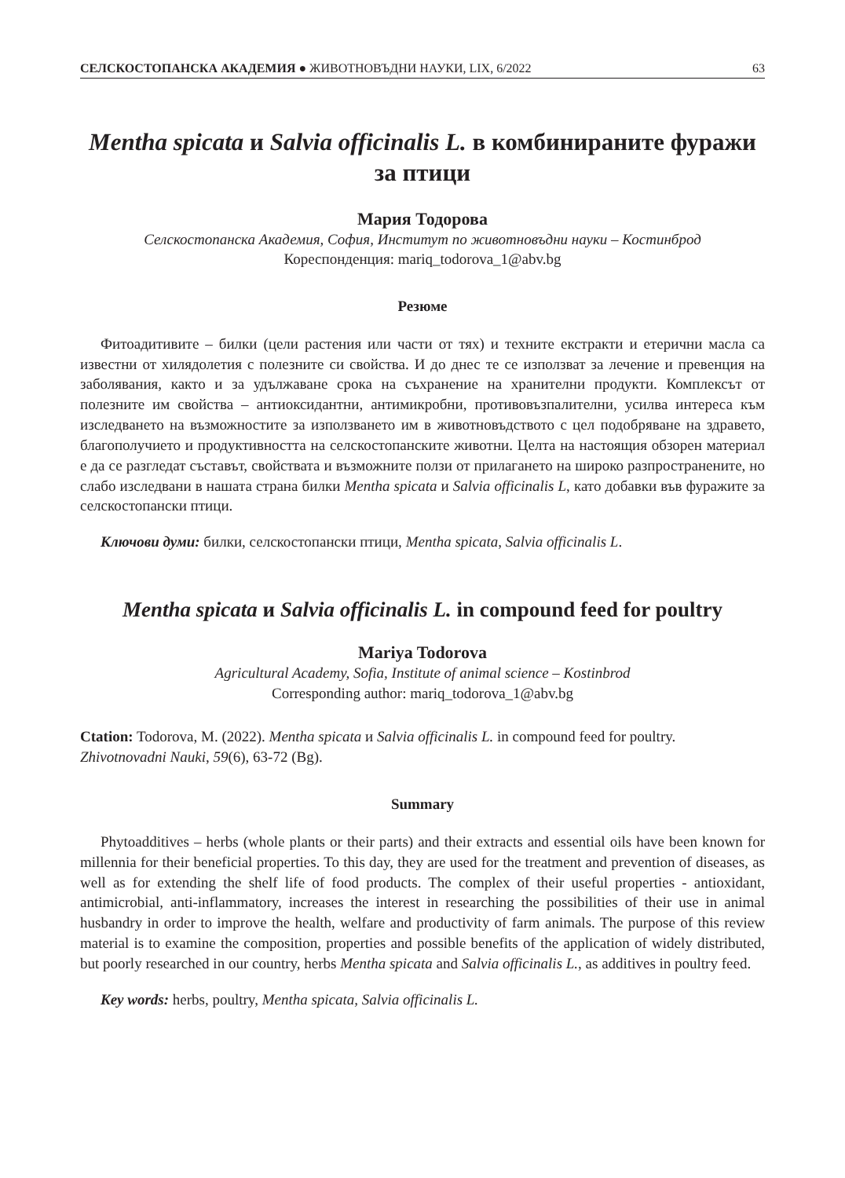СЕЛСКОСТОПАНСКА АКАДЕМИЯ ● ЖИВОТНОВЪДНИ НАУКИ, LIX, 6/2022 63
Mentha spicata и Salvia officinalis L. в комбинираните фуражи за птици
Мария Тодорова
Селскостопанска Академия, София, Институт по животновъдни науки – Костинброд
Кореспонденция: mariq_todorova_1@abv.bg
Резюме
Фитоадитивите – билки (цели растения или части от тях) и техните екстракти и етерични масла са известни от хилядолетия с полезните си свойства. И до днес те се използват за лечение и превенция на заболявания, както и за удължаване срока на съхранение на хранителни продукти. Комплексът от полезните им свойства – антиоксидантни, антимикробни, противовъзпалителни, усилва интереса към изследването на възможностите за използването им в животновъдството с цел подобряване на здравето, благополучието и продуктивността на селскостопанските животни. Целта на настоящия обзорен материал е да се разгледат съставът, свойствата и възможните ползи от прилагането на широко разпространените, но слабо изследвани в нашата страна билки Mentha spicata и Salvia officinalis L, като добавки във фуражите за селскостопански птици.
Ключови думи: билки, селскостопански птици, Mentha spicata, Salvia officinalis L.
Mentha spicata и Salvia officinalis L. in compound feed for poultry
Mariya Todorova
Agricultural Academy, Sofia, Institute of animal science – Kostinbrod
Corresponding author: mariq_todorova_1@abv.bg
Ctation: Todorova, M. (2022). Mentha spicata и Salvia officinalis L. in compound feed for poultry. Zhivotnovadni Nauki, 59(6), 63-72 (Bg).
Summary
Phytoadditives – herbs (whole plants or their parts) and their extracts and essential oils have been known for millennia for their beneficial properties. To this day, they are used for the treatment and prevention of diseases, as well as for extending the shelf life of food products. The complex of their useful properties - antioxidant, antimicrobial, anti-inflammatory, increases the interest in researching the possibilities of their use in animal husbandry in order to improve the health, welfare and productivity of farm animals. The purpose of this review material is to examine the composition, properties and possible benefits of the application of widely distributed, but poorly researched in our country, herbs Mentha spicata and Salvia officinalis L., as additives in poultry feed.
Key words: herbs, poultry, Mentha spicata, Salvia officinalis L.